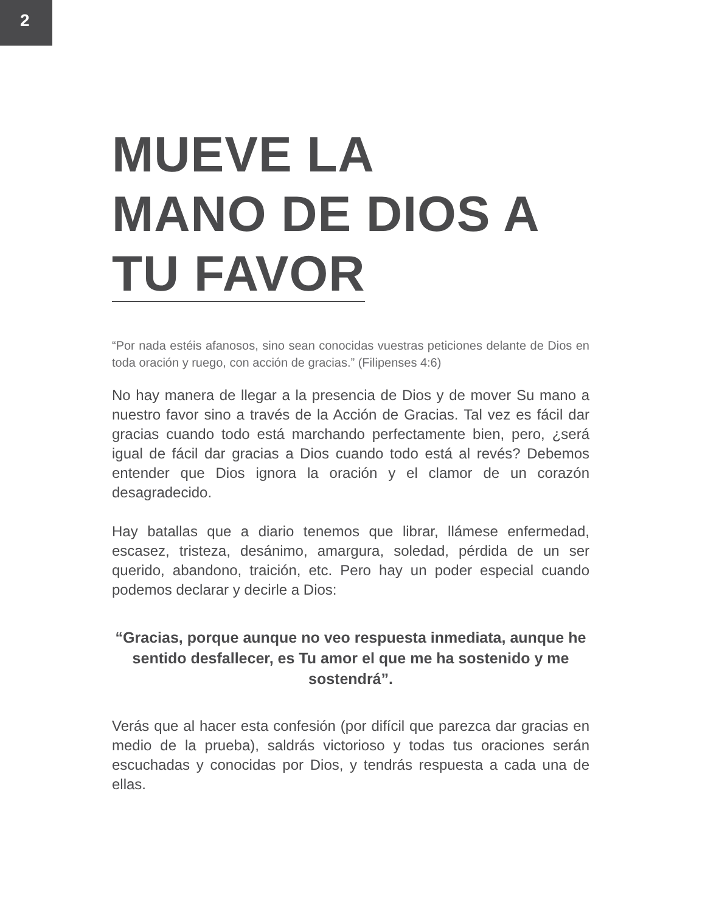2
MUEVE LA
MANO DE DIOS A
TU FAVOR
“Por nada estéis afanosos, sino sean conocidas vuestras peticiones delante de Dios en toda oración y ruego, con acción de gracias.” (Filipenses 4:6)
No hay manera de llegar a la presencia de Dios y de mover Su mano a nuestro favor sino a través de la Acción de Gracias. Tal vez es fácil dar gracias cuando todo está marchando perfectamente bien, pero, ¿será igual de fácil dar gracias a Dios cuando todo está al revés? Debemos entender que Dios ignora la oración y el clamor de un corazón desagradecido.
Hay batallas que a diario tenemos que librar, llámese enfermedad, escasez, tristeza, desánimo, amargura, soledad, pérdida de un ser querido, abandono, traición, etc. Pero hay un poder especial cuando podemos declarar y decirle a Dios:
“Gracias, porque aunque no veo respuesta inmediata, aunque he sentido desfallecer, es Tu amor el que me ha sostenido y me sostendrá”.
Verás que al hacer esta confesión (por difícil que parezca dar gracias en medio de la prueba), saldrás victorioso y todas tus oraciones serán escuchadas y conocidas por Dios, y tendrás respuesta a cada una de ellas.